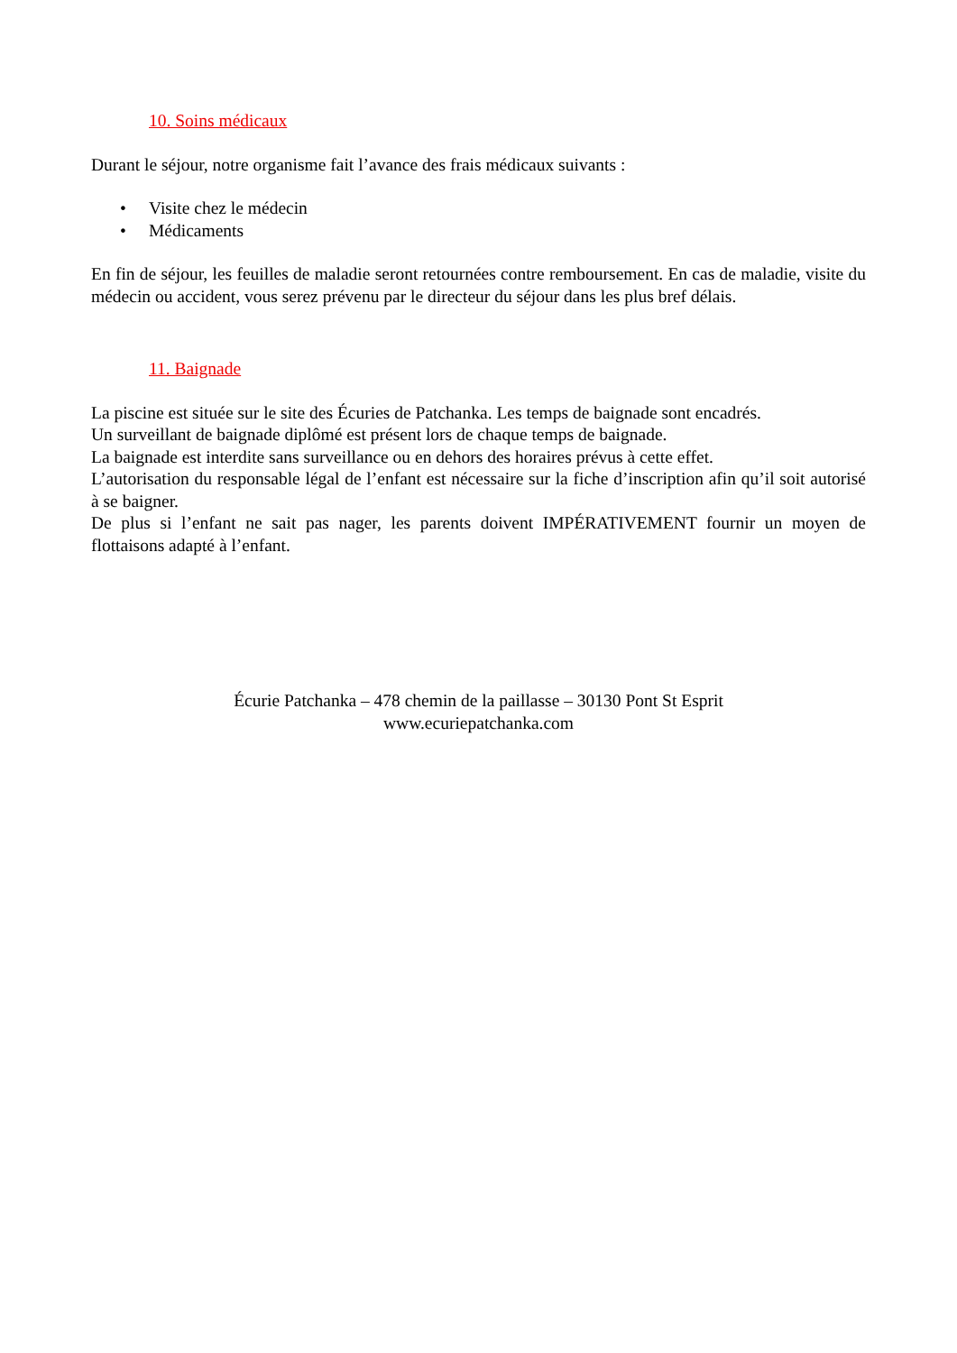10. Soins médicaux
Durant le séjour, notre organisme fait l’avance des frais médicaux suivants :
• Visite chez le médecin
• Médicaments
En fin de séjour, les feuilles de maladie seront retournées contre remboursement. En cas de maladie, visite du médecin ou accident, vous serez prévenu par le directeur du séjour dans les plus bref délais.
11. Baignade
La piscine est située sur le site des Écuries de Patchanka. Les temps de baignade sont encadrés.
Un surveillant de baignade diplômé est présent lors de chaque temps de baignade.
La baignade est interdite sans surveillance ou en dehors des horaires prévus à cette effet.
L’autorisation du responsable légal de l’enfant est nécessaire sur la fiche d’inscription afin qu’il soit autorisé à se baigner.
De plus si l’enfant ne sait pas nager, les parents doivent IMPÉRATIVEMENT fournir un moyen de flottaisons adapté à l’enfant.
Écurie Patchanka – 478 chemin de la paillasse – 30130 Pont St Esprit
www.ecuriepatchanka.com